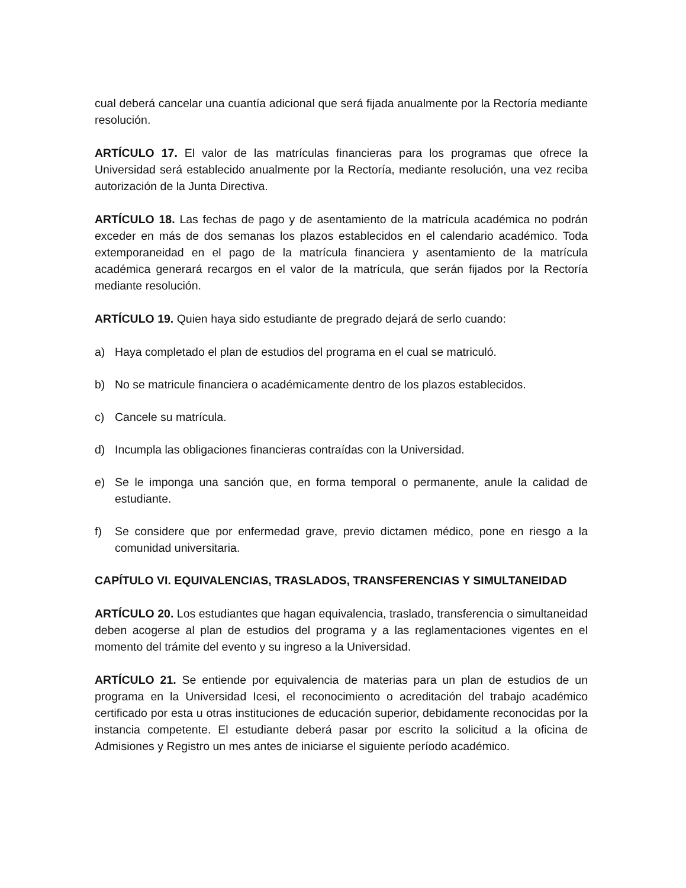cual deberá cancelar una cuantía adicional que será fijada anualmente por la Rectoría mediante resolución.
ARTÍCULO 17. El valor de las matrículas financieras para los programas que ofrece la Universidad será establecido anualmente por la Rectoría, mediante resolución, una vez reciba autorización de la Junta Directiva.
ARTÍCULO 18. Las fechas de pago y de asentamiento de la matrícula académica no podrán exceder en más de dos semanas los plazos establecidos en el calendario académico. Toda extemporaneidad en el pago de la matrícula financiera y asentamiento de la matrícula académica generará recargos en el valor de la matrícula, que serán fijados por la Rectoría mediante resolución.
ARTÍCULO 19. Quien haya sido estudiante de pregrado dejará de serlo cuando:
a) Haya completado el plan de estudios del programa en el cual se matriculó.
b) No se matricule financiera o académicamente dentro de los plazos establecidos.
c) Cancele su matrícula.
d) Incumpla las obligaciones financieras contraídas con la Universidad.
e) Se le imponga una sanción que, en forma temporal o permanente, anule la calidad de estudiante.
f) Se considere que por enfermedad grave, previo dictamen médico, pone en riesgo a la comunidad universitaria.
CAPÍTULO VI. EQUIVALENCIAS, TRASLADOS, TRANSFERENCIAS Y SIMULTANEIDAD
ARTÍCULO 20. Los estudiantes que hagan equivalencia, traslado, transferencia o simultaneidad deben acogerse al plan de estudios del programa y a las reglamentaciones vigentes en el momento del trámite del evento y su ingreso a la Universidad.
ARTÍCULO 21. Se entiende por equivalencia de materias para un plan de estudios de un programa en la Universidad Icesi, el reconocimiento o acreditación del trabajo académico certificado por esta u otras instituciones de educación superior, debidamente reconocidas por la instancia competente. El estudiante deberá pasar por escrito la solicitud a la oficina de Admisiones y Registro un mes antes de iniciarse el siguiente período académico.